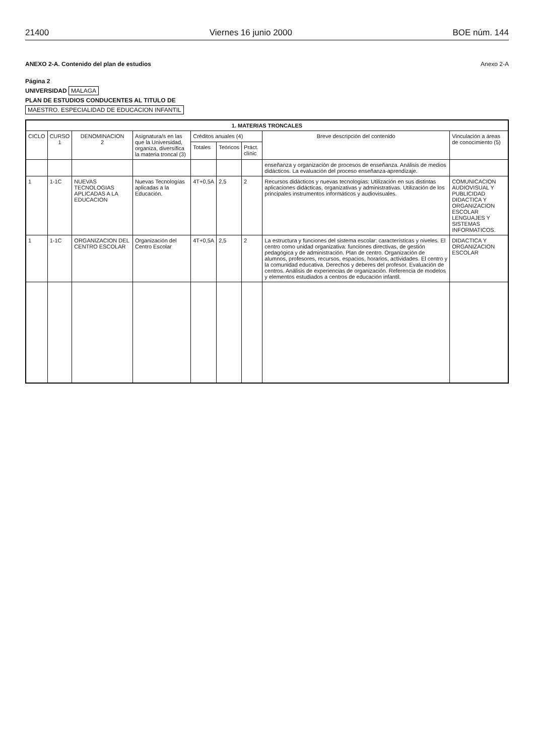21400 Viernes 16 junio 2000 BOE núm. 144
ANEXO 2-A. Contenido del plan de estudios Anexo 2-A
Página 2
UNIVERSIDAD MALAGA
PLAN DE ESTUDIOS CONDUCENTES AL TITULO DE
MAESTRO. ESPECIALIDAD DE EDUCACION INFANTIL
| 1. MATERIAS TRONCALES | | | | | | | | |
| --- | --- | --- | --- | --- | --- | --- | --- | --- |
| CICLO | CURSO 1 | DENOMINACION 2 | Asignatura/s en las que la Universidad, organiza, diversífica la materia troncal (3) | Créditos anuales (4) | | | Breve descripción del contenido | Vinculación a áreas de conocimiento (5) |
| | | | | Totales | Teóricos | Práct. clínic | | |
| | | | | | | | enseñanza y organización de procesos de enseñanza. Análisis de medios didácticos. La evaluación del proceso enseñanza-aprendizaje. | |
| 1 | 1-1C | NUEVAS TECNOLOGIAS APLICADAS A LA EDUCACION | Nuevas Tecnologías aplicadas a la Educación. | 4T+0,5A | 2,5 | 2 | Recursos didácticos y nuevas tecnologías: Utilización en sus distintas aplicaciones didácticas, organizativas y administrativas. Utilización de los principales instrumentos informáticos y audiovisuales. | COMUNICACION AUDIOVISUAL Y PUBLICIDAD DIDACTICA Y ORGANIZACION ESCOLAR LENGUAJES Y SISTEMAS INFORMATICOS. |
| 1 | 1-1C | ORGANIZACION DEL CENTRO ESCOLAR | Organización del Centro Escolar | 4T+0,5A | 2,5 | 2 | La estructura y funciones del sistema escolar: características y niveles. El centro como unidad organizativa: funciones directivas, de gestión pedagógica y de administración. Plan de centro. Organización de alumnos, profesores, recursos, espacios, horarios, actividades. El centro y la comunidad educativa. Derechos y deberes del profesor. Evaluación de centros. Análisis de experiencias de organización. Referencia de modelos y elementos estudiados a centros de educación infantil. | DIDACTICA Y ORGANIZACION ESCOLAR |